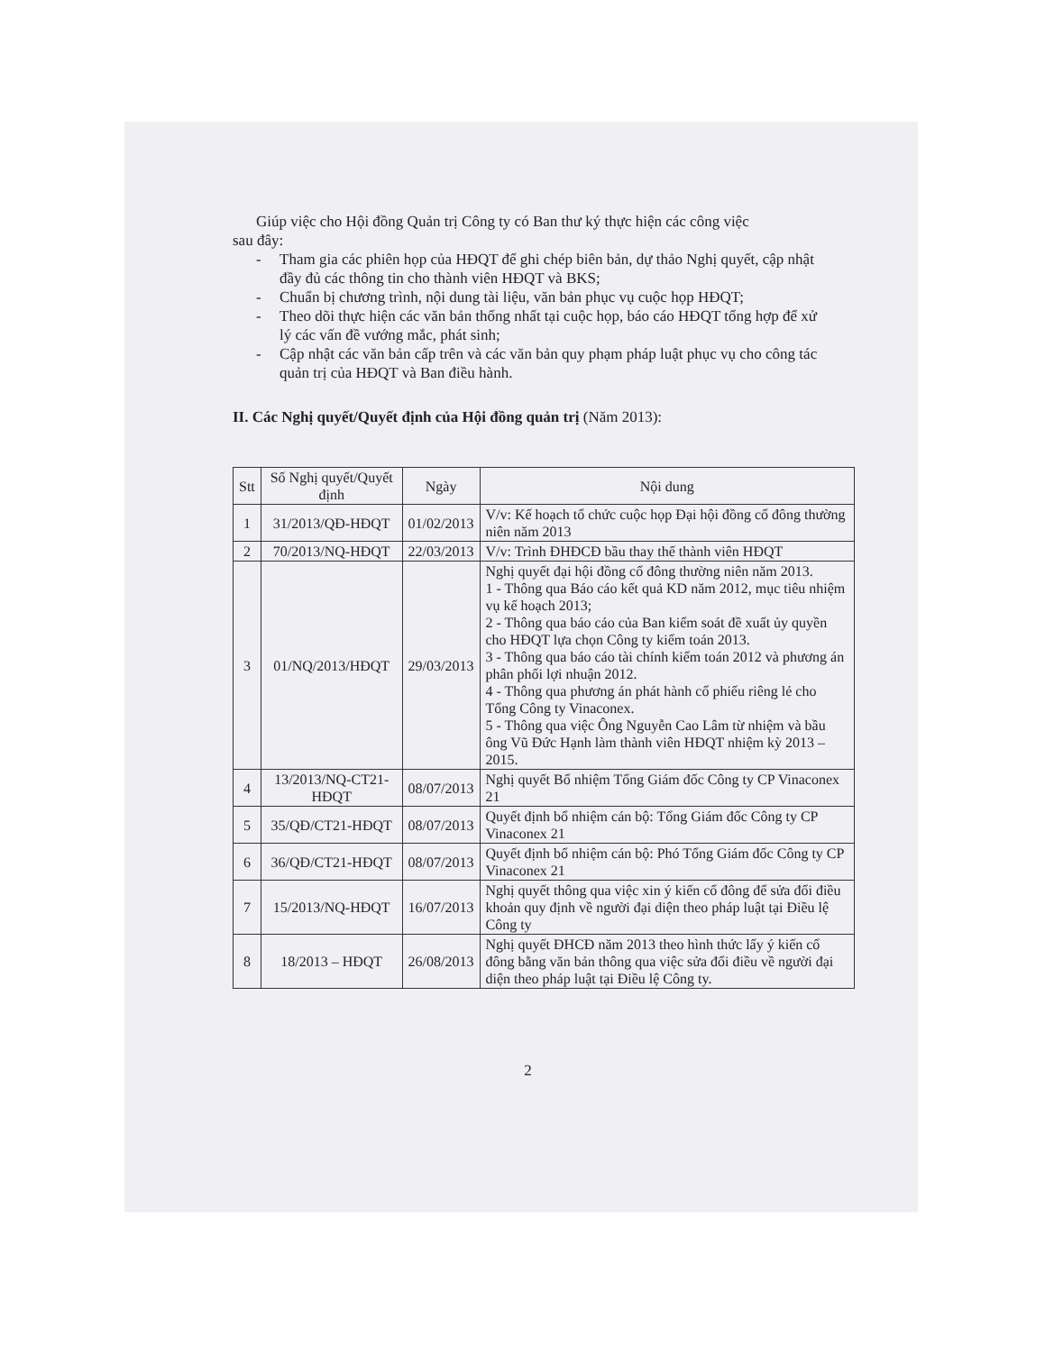Giúp việc cho Hội đồng Quản trị Công ty có Ban thư ký thực hiện các công việc
sau đây:
- Tham gia các phiên họp của HĐQT để ghi chép biên bản, dự thảo Nghị quyết, cập nhật đầy đủ các thông tin cho thành viên HĐQT và BKS;
- Chuẩn bị chương trình, nội dung tài liệu, văn bản phục vụ cuộc họp HĐQT;
- Theo dõi thực hiện các văn bản thống nhất tại cuộc họp, báo cáo HĐQT tổng hợp để xử lý các vấn đề vướng mắc, phát sinh;
- Cập nhật các văn bản cấp trên và các văn bản quy phạm pháp luật phục vụ cho công tác quản trị của HĐQT và Ban điều hành.
II. Các Nghị quyết/Quyết định của Hội đồng quản trị (Năm 2013):
| Stt | Số Nghị quyết/Quyết định | Ngày | Nội dung |
| --- | --- | --- | --- |
| 1 | 31/2013/QĐ-HĐQT | 01/02/2013 | V/v: Kế hoạch tổ chức cuộc họp Đại hội đồng cổ đông thường niên năm 2013 |
| 2 | 70/2013/NQ-HĐQT | 22/03/2013 | V/v: Trình ĐHĐCĐ bầu thay thế thành viên HĐQT |
| 3 | 01/NQ/2013/HĐQT | 29/03/2013 | Nghị quyết đại hội đồng cổ đông thường niên năm 2013. 1 - Thông qua Báo cáo kết quả KD năm 2012, mục tiêu nhiệm vụ kế hoạch 2013; 2 - Thông qua báo cáo của Ban kiểm soát đề xuất ủy quyền cho HĐQT lựa chọn Công ty kiểm toán 2013. 3 - Thông qua báo cáo tài chính kiểm toán 2012 và phương án phân phối lợi nhuận 2012. 4 - Thông qua phương án phát hành cổ phiếu riêng lẻ cho Tổng Công ty Vinaconex. 5 - Thông qua việc Ông Nguyễn Cao Lâm từ nhiệm và bầu ông Vũ Đức Hạnh làm thành viên HĐQT nhiệm kỳ 2013 – 2015. |
| 4 | 13/2013/NQ-CT21-HĐQT | 08/07/2013 | Nghị quyết Bổ nhiệm Tổng Giám đốc Công ty CP Vinaconex 21 |
| 5 | 35/QĐ/CT21-HĐQT | 08/07/2013 | Quyết định bổ nhiệm cán bộ: Tổng Giám đốc Công ty CP Vinaconex 21 |
| 6 | 36/QĐ/CT21-HĐQT | 08/07/2013 | Quyết định bổ nhiệm cán bộ: Phó Tổng Giám đốc Công ty CP Vinaconex 21 |
| 7 | 15/2013/NQ-HĐQT | 16/07/2013 | Nghị quyết thông qua việc xin ý kiến cổ đông để sửa đổi điều khoản quy định về người đại diện theo pháp luật tại Điều lệ Công ty |
| 8 | 18/2013 – HĐQT | 26/08/2013 | Nghị quyết ĐHCĐ năm 2013 theo hình thức lấy ý kiến cổ đông bằng văn bản thông qua việc sửa đổi điều về người đại diện theo pháp luật tại Điều lệ Công ty. |
2